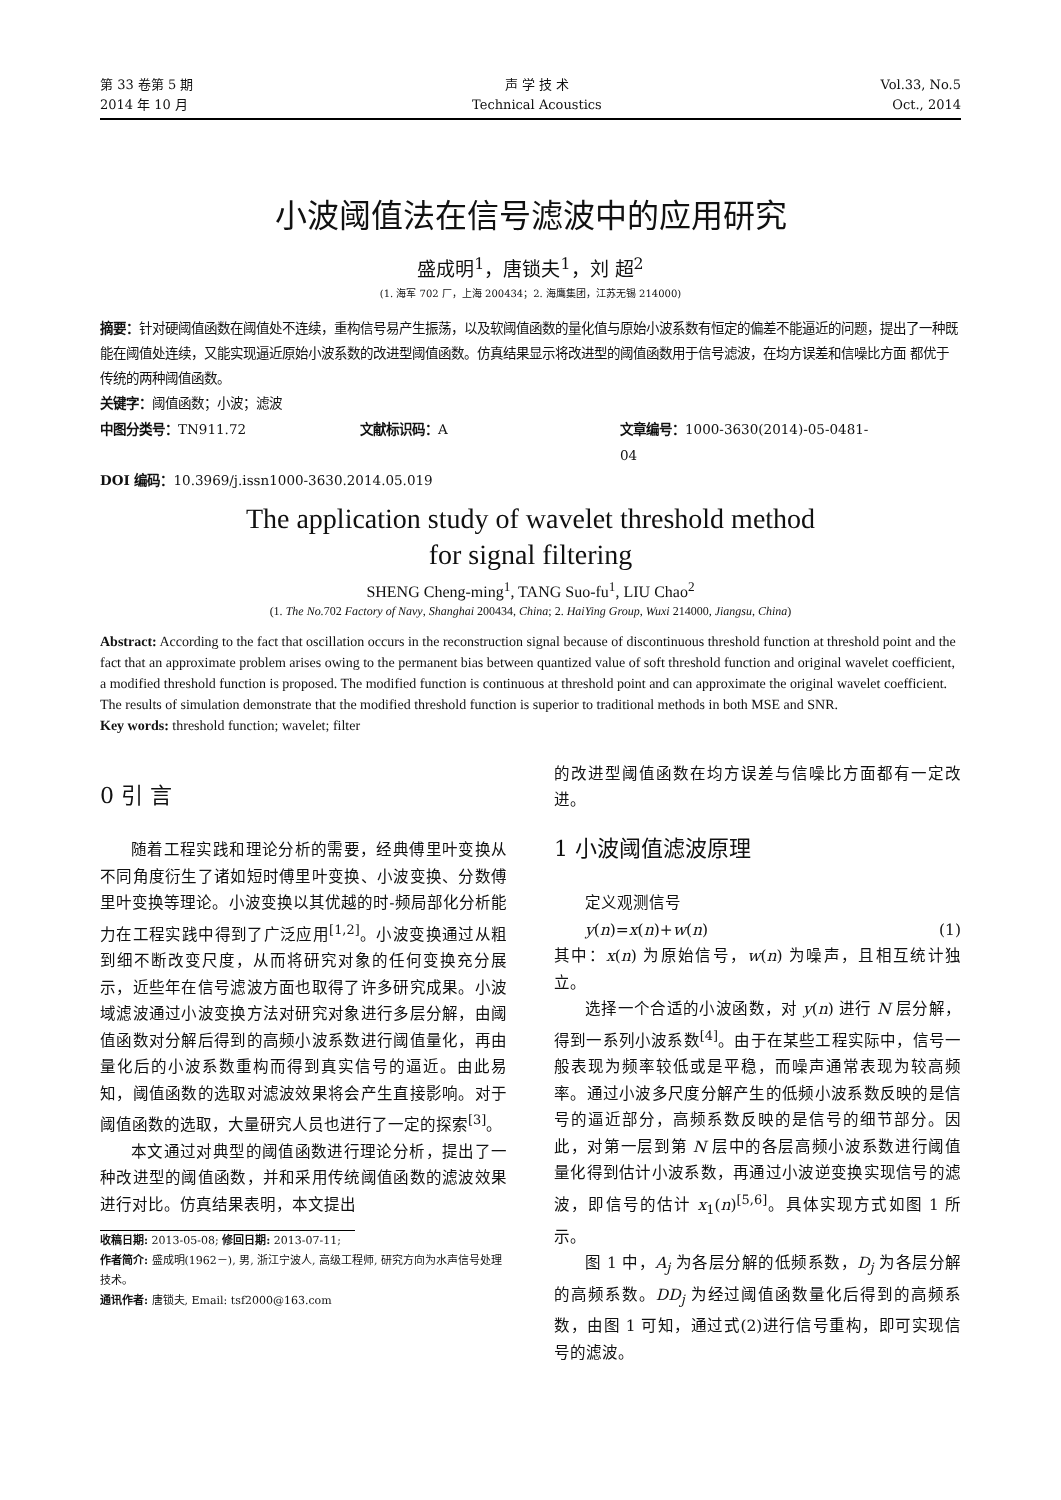第 33 卷第 5 期
2014 年 10 月
声 学 技 术
Technical Acoustics
Vol.33, No.5
Oct., 2014
小波阈值法在信号滤波中的应用研究
盛成明<sup>1</sup>，唐锁夫<sup>1</sup>，刘 超<sup>2</sup>
(1. 海军 702 厂，上海 200434；2. 海鹰集团，江苏无锡 214000)
摘要：针对硬阈值函数在阈值处不连续，重构信号易产生振荡，以及软阈值函数的量化值与原始小波系数有恒定的偏差不能逼近的问题，提出了一种既能在阈值处连续，又能实现逼近原始小波系数的改进型阈值函数。仿真结果显示将改进型的阈值函数用于信号滤波，在均方误差和信噪比方面 都优于传统的两种阈值函数。
关键字：阈值函数；小波；滤波
中图分类号：TN911.72 文献标识码：A 文章编号：1000-3630(2014)-05-0481-04
DOI 编码：10.3969/j.issn1000-3630.2014.05.019
The application study of wavelet threshold method
for signal filtering
SHENG Cheng-ming<sup>1</sup>, TANG Suo-fu<sup>1</sup>, LIU Chao<sup>2</sup>
(1. The No. 702 Factory of Navy, Shanghai 200434, China; 2. HaiYing Group, Wuxi 214000, Jiangsu, China)
Abstract: According to the fact that oscillation occurs in the reconstruction signal because of discontinuous threshold function at threshold point and the fact that an approximate problem arises owing to the permanent bias between quantized value of soft threshold function and original wavelet coefficient, a modified threshold function is proposed. The modified function is continuous at threshold point and can approximate the original wavelet coefficient. The results of simulation demonstrate that the modified threshold function is superior to traditional methods in both MSE and SNR.
Key words: threshold function; wavelet; filter
0 引 言
随着工程实践和理论分析的需要，经典傅里叶变换从不同角度衍生了诸如短时傅里叶变换、小波变换、分数傅里叶变换等理论。小波变换以其优越的时-频局部化分析能力在工程实践中得到了广泛应用<sup>[1,2]</sup>。小波变换通过从粗到细不断改变尺度，从而将研究对象的任何变换充分展示，近些年在信号滤波方面也取得了许多研究成果。小波域滤波通过小波变换方法对研究对象进行多层分解，由阈值函数对分解后得到的高频小波系数进行阈值量化，再由量化后的小波系数重构而得到真实信号的逼近。由此易知，阈值函数的选取对滤波效果将会产生直接影响。对于阈值函数的选取，大量研究人员也进行了一定的探索<sup>[3]</sup>。
本文通过对典型的阈值函数进行理论分析，提出了一种改进型的阈值函数，并和采用传统阈值函数的滤波效果进行对比。仿真结果表明，本文提出
收稿日期: 2013-05-08; 修回日期: 2013-07-11;
作者简介: 盛成明(1962－), 男, 浙江宁波人, 高级工程师, 研究方向为水声信号处理技术。
通讯作者: 唐锁夫, Email: tsf2000@163.com
的改进型阈值函数在均方误差与信噪比方面都有一定改进。
1 小波阈值滤波原理
定义观测信号
y(n)=x(n)+w(n) (1)
其中：x(n) 为原始信号，w(n) 为噪声，且相互统计独立。
选择一个合适的小波函数，对 y(n) 进行 N 层分解，得到一系列小波系数<sup>[4]</sup>。由于在某些工程实际中，信号一般表现为频率较低或是平稳，而噪声通常表现为较高频率。通过小波多尺度分解产生的低频小波系数反映的是信号的逼近部分，高频系数反映的是信号的细节部分。因此，对第一层到第 N 层中的各层高频小波系数进行阈值量化得到估计小波系数，再通过小波逆变换实现信号的滤波，即信号的估计 x<sub>1</sub>(n)<sup>[5,6]</sup>。具体实现方式如图 1 所示。
图 1 中，A<sub>j</sub> 为各层分解的低频系数，D<sub>j</sub> 为各层分解的高频系数。DD<sub>j</sub> 为经过阈值函数量化后得到的高频系数，由图 1 可知，通过式(2)进行信号重构，即可实现信号的滤波。